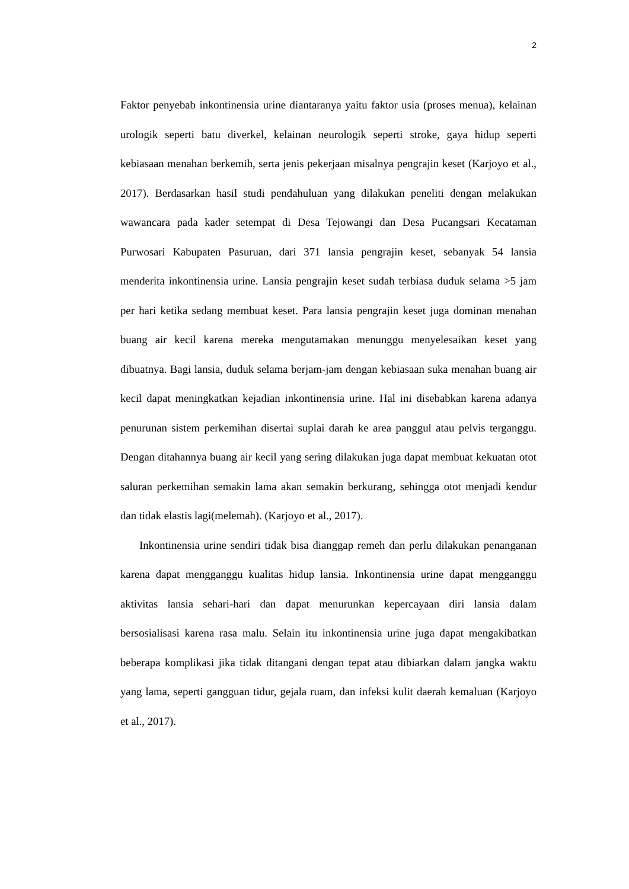2
Faktor penyebab inkontinensia urine diantaranya yaitu faktor usia (proses menua), kelainan urologik seperti batu diverkel, kelainan neurologik seperti stroke, gaya hidup seperti kebiasaan menahan berkemih, serta jenis pekerjaan misalnya pengrajin keset (Karjoyo et al., 2017). Berdasarkan hasil studi pendahuluan yang dilakukan peneliti dengan melakukan wawancara pada kader setempat di Desa Tejowangi dan Desa Pucangsari Kecataman Purwosari Kabupaten Pasuruan, dari 371 lansia pengrajin keset, sebanyak 54 lansia menderita inkontinensia urine. Lansia pengrajin keset sudah terbiasa duduk selama >5 jam per hari ketika sedang membuat keset. Para lansia pengrajin keset juga dominan menahan buang air kecil karena mereka mengutamakan menunggu menyelesaikan keset yang dibuatnya. Bagi lansia, duduk selama berjam-jam dengan kebiasaan suka menahan buang air kecil dapat meningkatkan kejadian inkontinensia urine. Hal ini disebabkan karena adanya penurunan sistem perkemihan disertai suplai darah ke area panggul atau pelvis terganggu. Dengan ditahannya buang air kecil yang sering dilakukan juga dapat membuat kekuatan otot saluran perkemihan semakin lama akan semakin berkurang, sehingga otot menjadi kendur dan tidak elastis lagi(melemah). (Karjoyo et al., 2017).
Inkontinensia urine sendiri tidak bisa dianggap remeh dan perlu dilakukan penanganan karena dapat mengganggu kualitas hidup lansia. Inkontinensia urine dapat mengganggu aktivitas lansia sehari-hari dan dapat menurunkan kepercayaan diri lansia dalam bersosialisasi karena rasa malu. Selain itu inkontinensia urine juga dapat mengakibatkan beberapa komplikasi jika tidak ditangani dengan tepat atau dibiarkan dalam jangka waktu yang lama, seperti gangguan tidur, gejala ruam, dan infeksi kulit daerah kemaluan (Karjoyo et al., 2017).